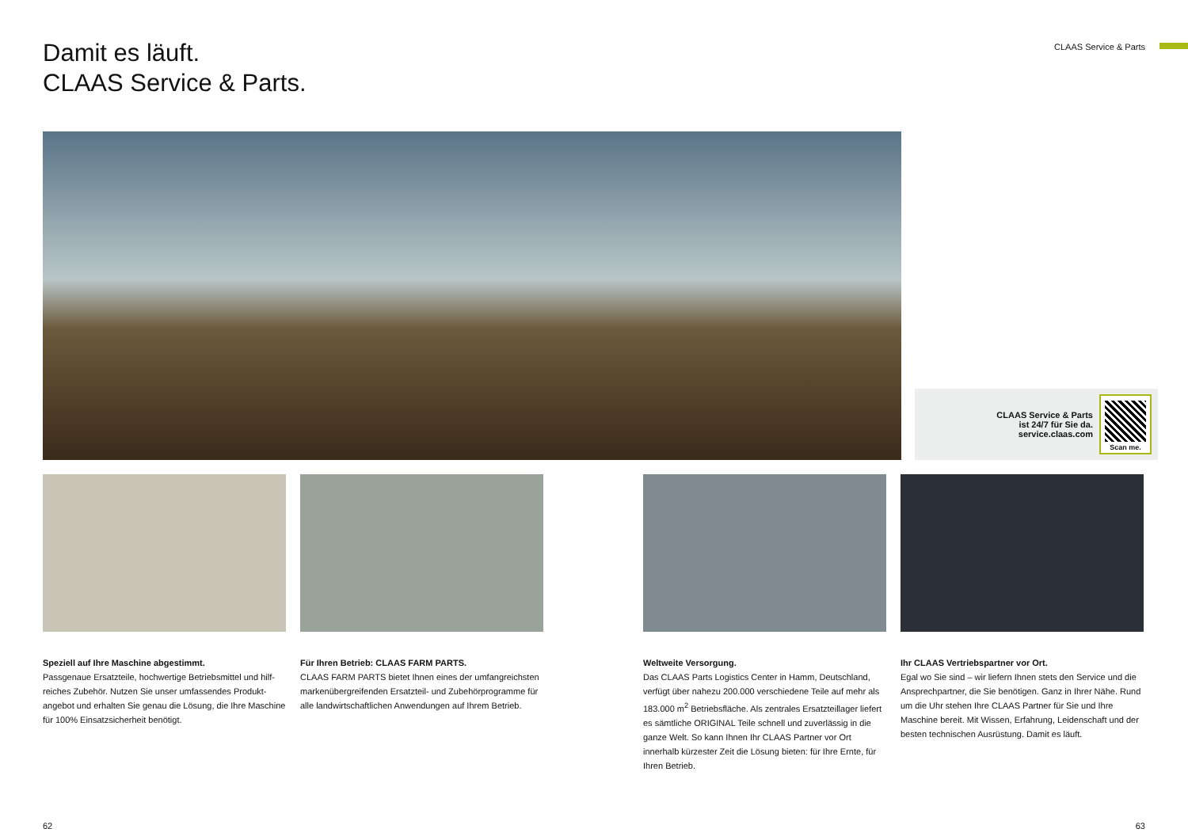Damit es läuft.
CLAAS Service & Parts.
CLAAS Service & Parts
CLAAS Service & Parts
ist 24/7 für Sie da.
service.claas.com
Scan me.
Speziell auf Ihre Maschine abgestimmt.
Passgenaue Ersatzteile, hochwertige Betriebsmittel und hilf­reiches Zubehör. Nutzen Sie unser umfassendes Produkt­angebot und erhalten Sie genau die Lösung, die Ihre Maschine für 100% Einsatzsicherheit benötigt.
Für Ihren Betrieb: CLAAS FARM PARTS.
CLAAS FARM PARTS bietet Ihnen eines der umfangreichsten markenübergreifenden Ersatzteil- und Zubehörprogramme für alle landwirtschaftlichen Anwendungen auf Ihrem Betrieb.
Weltweite Versorgung.
Das CLAAS Parts Logistics Center in Hamm, Deutschland, verfügt über nahezu 200.000 verschiedene Teile auf mehr als 183.000 m<sup>2</sup> Betriebsfläche. Als zentrales Ersatzteillager liefert es sämtliche ORIGINAL Teile schnell und zuverlässig in die ganze Welt. So kann Ihnen Ihr CLAAS Partner vor Ort innerhalb kürzester Zeit die Lösung bieten: für Ihre Ernte, für Ihren Betrieb.
Ihr CLAAS Vertriebspartner vor Ort.
Egal wo Sie sind – wir liefern Ihnen stets den Service und die Ansprechpartner, die Sie benötigen. Ganz in Ihrer Nähe. Rund um die Uhr stehen Ihre CLAAS Partner für Sie und Ihre Maschine bereit. Mit Wissen, Erfahrung, Leidenschaft und der besten technischen Ausrüstung. Damit es läuft.
62 63